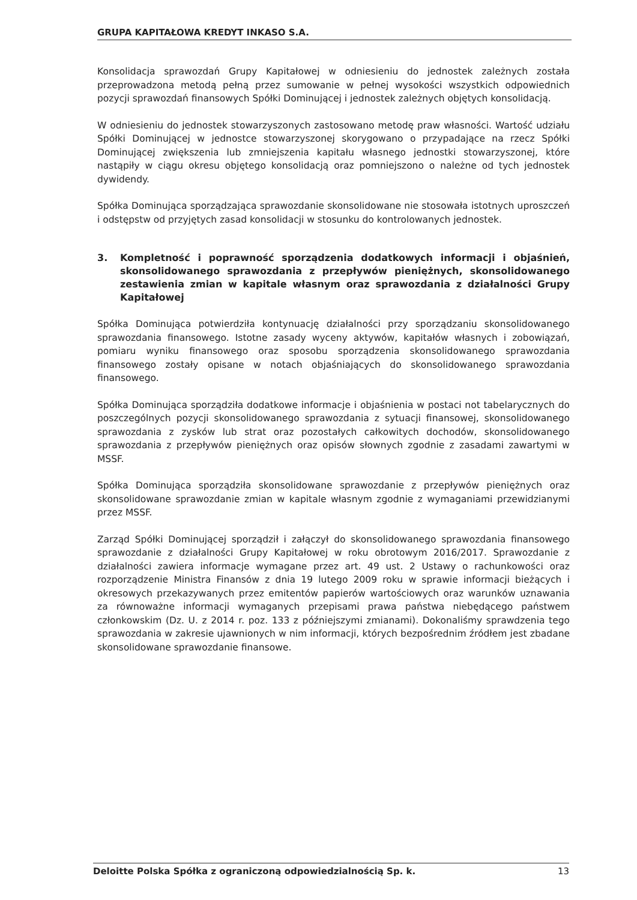GRUPA KAPITAŁOWA KREDYT INKASO S.A.
Konsolidacja sprawozdań Grupy Kapitałowej w odniesieniu do jednostek zależnych została przeprowadzona metodą pełną przez sumowanie w pełnej wysokości wszystkich odpowiednich pozycji sprawozdań finansowych Spółki Dominującej i jednostek zależnych objętych konsolidacją.
W odniesieniu do jednostek stowarzyszonych zastosowano metodę praw własności. Wartość udziału Spółki Dominującej w jednostce stowarzyszonej skorygowano o przypadające na rzecz Spółki Dominującej zwiększenia lub zmniejszenia kapitału własnego jednostki stowarzyszonej, które nastąpiły w ciągu okresu objętego konsolidacją oraz pomniejszono o należne od tych jednostek dywidendy.
Spółka Dominująca sporządzająca sprawozdanie skonsolidowane nie stosowała istotnych uproszczeń i odstępstw od przyjętych zasad konsolidacji w stosunku do kontrolowanych jednostek.
3. Kompletność i poprawność sporządzenia dodatkowych informacji i objaśnień, skonsolidowanego sprawozdania z przepływów pieniężnych, skonsolidowanego zestawienia zmian w kapitale własnym oraz sprawozdania z działalności Grupy Kapitałowej
Spółka Dominująca potwierdziła kontynuację działalności przy sporządzaniu skonsolidowanego sprawozdania finansowego. Istotne zasady wyceny aktywów, kapitałów własnych i zobowiązań, pomiaru wyniku finansowego oraz sposobu sporządzenia skonsolidowanego sprawozdania finansowego zostały opisane w notach objaśniających do skonsolidowanego sprawozdania finansowego.
Spółka Dominująca sporządziła dodatkowe informacje i objaśnienia w postaci not tabelarycznych do poszczególnych pozycji skonsolidowanego sprawozdania z sytuacji finansowej, skonsolidowanego sprawozdania z zysków lub strat oraz pozostałych całkowitych dochodów, skonsolidowanego sprawozdania z przepływów pieniężnych oraz opisów słownych zgodnie z zasadami zawartymi w MSSF.
Spółka Dominująca sporządziła skonsolidowane sprawozdanie z przepływów pieniężnych oraz skonsolidowane sprawozdanie zmian w kapitale własnym zgodnie z wymaganiami przewidzianymi przez MSSF.
Zarząd Spółki Dominującej sporządził i załączył do skonsolidowanego sprawozdania finansowego sprawozdanie z działalności Grupy Kapitałowej w roku obrotowym 2016/2017. Sprawozdanie z działalności zawiera informacje wymagane przez art. 49 ust. 2 Ustawy o rachunkowości oraz rozporządzenie Ministra Finansów z dnia 19 lutego 2009 roku w sprawie informacji bieżących i okresowych przekazywanych przez emitentów papierów wartościowych oraz warunków uznawania za równoważne informacji wymaganych przepisami prawa państwa niebędącego państwem członkowskim (Dz. U. z 2014 r. poz. 133 z późniejszymi zmianami). Dokonaliśmy sprawdzenia tego sprawozdania w zakresie ujawnionych w nim informacji, których bezpośrednim źródłem jest zbadane skonsolidowane sprawozdanie finansowe.
Deloitte Polska Spółka z ograniczoną odpowiedzialnością Sp. k. 13